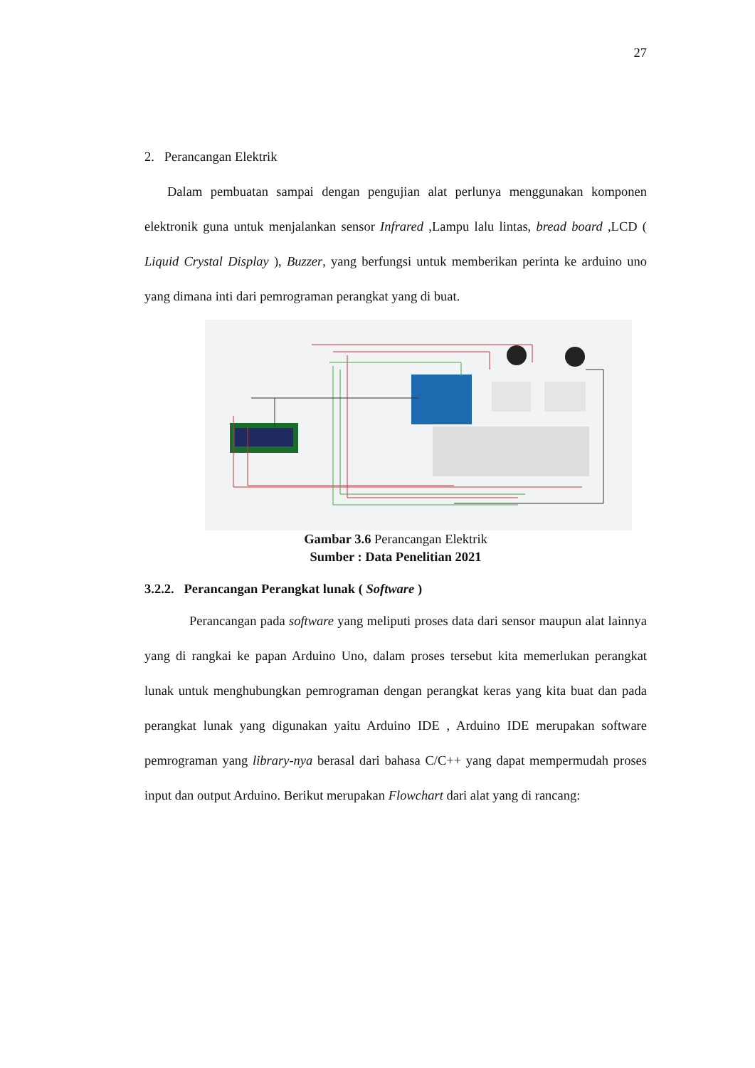27
2. Perancangan Elektrik
Dalam pembuatan sampai dengan pengujian alat perlunya menggunakan komponen elektronik guna untuk menjalankan sensor Infrared ,Lampu lalu lintas, bread board ,LCD ( Liquid Crystal Display ), Buzzer, yang berfungsi untuk memberikan perinta ke arduino uno yang dimana inti dari pemrograman perangkat yang di buat.
Gambar 3.6 Perancangan Elektrik
Sumber : Data Penelitian 2021
3.2.2. Perancangan Perangkat lunak ( Software )
Perancangan pada software yang meliputi proses data dari sensor maupun alat lainnya yang di rangkai ke papan Arduino Uno, dalam proses tersebut kita memerlukan perangkat lunak untuk menghubungkan pemrograman dengan perangkat keras yang kita buat dan pada perangkat lunak yang digunakan yaitu Arduino IDE , Arduino IDE merupakan software pemrograman yang library-nya berasal dari bahasa C/C++ yang dapat mempermudah proses input dan output Arduino. Berikut merupakan Flowchart dari alat yang di rancang: